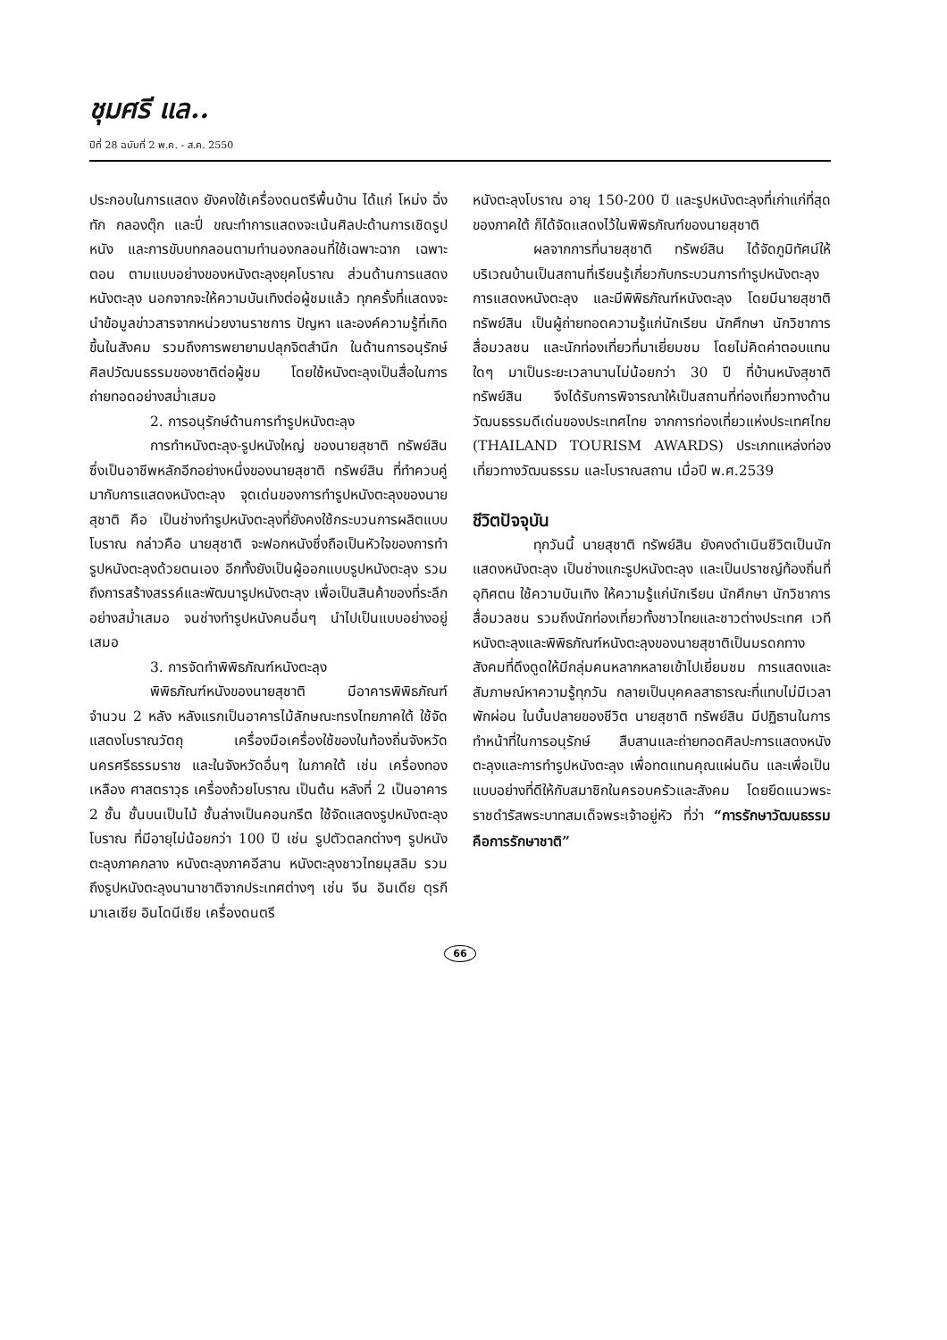ชุมศรี แล..
ปีที่ 28 ฉบับที่ 2 พ.ค. - ส.ค. 2550
ประกอบในการแสดง ยังคงใช้เครื่องดนตรีพื้นบ้าน ได้แก่ โหม่ง ฉิ่ง ทัก กลองตุ๊ก และปี่ ขณะทำการแสดงจะเน้นศิลปะด้านการเชิดรูปหนัง และการขับบทกลอนตามทำนองกลอนที่ใช้เฉพาะฉาก เฉพาะตอน ตามแบบอย่างของหนังตะลุงยุคโบราณ ส่วนด้านการแสดงหนังตะลุง นอกจากจะให้ความบันเทิงต่อผู้ชมแล้ว ทุกครั้งที่แสดงจะนำข้อมูลข่าวสารจากหน่วยงานราชการ ปัญหา และองค์ความรู้ที่เกิดขึ้นในสังคม รวมถึงการพยายามปลุกจิตสำนึก ในด้านการอนุรักษ์ศิลปวัฒนธรรมของชาติต่อผู้ชม โดยใช้หนังตะลุงเป็นสื่อในการถ่ายทอดอย่างสม่ำเสมอ
2. การอนุรักษ์ด้านการทำรูปหนังตะลุง
การทำหนังตะลุง-รูปหนังใหญ่ ของนายสุชาติ ทรัพย์สิน ซึ่งเป็นอาชีพหลักอีกอย่างหนึ่งของนายสุชาติ ทรัพย์สิน ที่ทำควบคู่มากับการแสดงหนังตะลุง จุดเด่นของการทำรูปหนังตะลุงของนายสุชาติ คือ เป็นช่างทำรูปหนังตะลุงที่ยังคงใช้กระบวนการผลิตแบบโบราณ กล่าวคือ นายสุชาติ จะฟอกหนังซึ่งถือเป็นหัวใจของการทำรูปหนังตะลุงด้วยตนเอง อีกทั้งยังเป็นผู้ออกแบบรูปหนังตะลุง รวมถึงการสร้างสรรค์และพัฒนารูปหนังตะลุง เพื่อเป็นสินค้าของที่ระลึกอย่างสม่ำเสมอ จนช่างทำรูปหนังคนอื่นๆ นำไปเป็นแบบอย่างอยู่เสมอ
3. การจัดทำพิพิธภัณฑ์หนังตะลุง
พิพิธภัณฑ์หนังของนายสุชาติ มีอาคารพิพิธภัณฑ์ จำนวน 2 หลัง หลังแรกเป็นอาคารไม้ลักษณะทรงไทยภาคใต้ ใช้จัดแสดงโบราณวัตถุ เครื่องมือเครื่องใช้ของในท้องถิ่นจังหวัดนครศรีธรรมราช และในจังหวัดอื่นๆ ในภาคใต้ เช่น เครื่องทองเหลือง ศาสตราวุธ เครื่องถ้วยโบราณ เป็นต้น หลังที่ 2 เป็นอาคาร 2 ชั้น ชั้นบนเป็นไม้ ชั้นล่างเป็นคอนกรีต ใช้จัดแสดงรูปหนังตะลุงโบราณ ที่มีอายุไม่น้อยกว่า 100 ปี เช่น รูปตัวตลกต่างๆ รูปหนังตะลุงภาคกลาง หนังตะลุงภาคอีสาน หนังตะลุงชาวไทยมุสลิม รวมถึงรูปหนังตะลุงนานาชาติจากประเทศต่างๆ เช่น จีน อินเดีย ตุรกี มาเลเซีย อินโดนีเซีย เครื่องดนตรี
หนังตะลุงโบราณ อายุ 150-200 ปี และรูปหนังตะลุงที่เก่าแก่ที่สุดของภาคใต้ ก็ได้จัดแสดงไว้ในพิพิธภัณฑ์ของนายสุชาติ
ผลจากการที่นายสุชาติ ทรัพย์สิน ได้จัดภูมิทัศน์ให้บริเวณบ้านเป็นสถานที่เรียนรู้เกี่ยวกับกระบวนการทำรูปหนังตะลุง การแสดงหนังตะลุง และมีพิพิธภัณฑ์หนังตะลุง โดยมีนายสุชาติ ทรัพย์สิน เป็นผู้ถ่ายทอดความรู้แก่นักเรียน นักศึกษา นักวิชาการ สื่อมวลชน และนักท่องเที่ยวที่มาเยี่ยมชม โดยไม่คิดค่าตอบแทนใดๆ มาเป็นระยะเวลานานไม่น้อยกว่า 30 ปี ที่บ้านหนังสุชาติ ทรัพย์สิน จึงได้รับการพิจารณาให้เป็นสถานที่ท่องเที่ยวทางด้านวัฒนธรรมดีเด่นของประเทศไทย จากการท่องเที่ยวแห่งประเทศไทย (THAILAND TOURISM AWARDS) ประเภทแหล่งท่องเที่ยวทางวัฒนธรรม และโบราณสถาน เมื่อปี พ.ศ.2539
ชีวิตปัจจุบัน
ทุกวันนี้ นายสุชาติ ทรัพย์สิน ยังคงดำเนินชีวิตเป็นนักแสดงหนังตะลุง เป็นช่างแกะรูปหนังตะลุง และเป็นปราชญ์ท้องถิ่นที่อุทิศตน ใช้ความบันเทิง ให้ความรู้แก่นักเรียน นักศึกษา นักวิชาการ สื่อมวลชน รวมถึงนักท่องเที่ยวทั้งชาวไทยและชาวต่างประเทศ เวทีหนังตะลุงและพิพิธภัณฑ์หนังตะลุงของนายสุชาติเป็นมรดกทางสังคมที่ดึงดูดให้มีกลุ่มคนหลากหลายเข้าไปเยี่ยมชม การแสดงและสัมภาษณ์หาความรู้ทุกวัน กลายเป็นบุคคลสาธารณะที่แทบไม่มีเวลาพักผ่อน ในบั้นปลายของชีวิต นายสุชาติ ทรัพย์สิน มีปฏิธานในการทำหน้าที่ในการอนุรักษ์ สืบสานและถ่ายทอดศิลปะการแสดงหนังตะลุงและการทำรูปหนังตะลุง เพื่อทดแทนคุณแผ่นดิน และเพื่อเป็นแบบอย่างที่ดีให้กับสมาชิกในครอบครัวและสังคม โดยยึดแนวพระราชดำรัสพระบาทสมเด็จพระเจ้าอยู่หัว ที่ว่า “การรักษาวัฒนธรรมคือการรักษาชาติ”
66